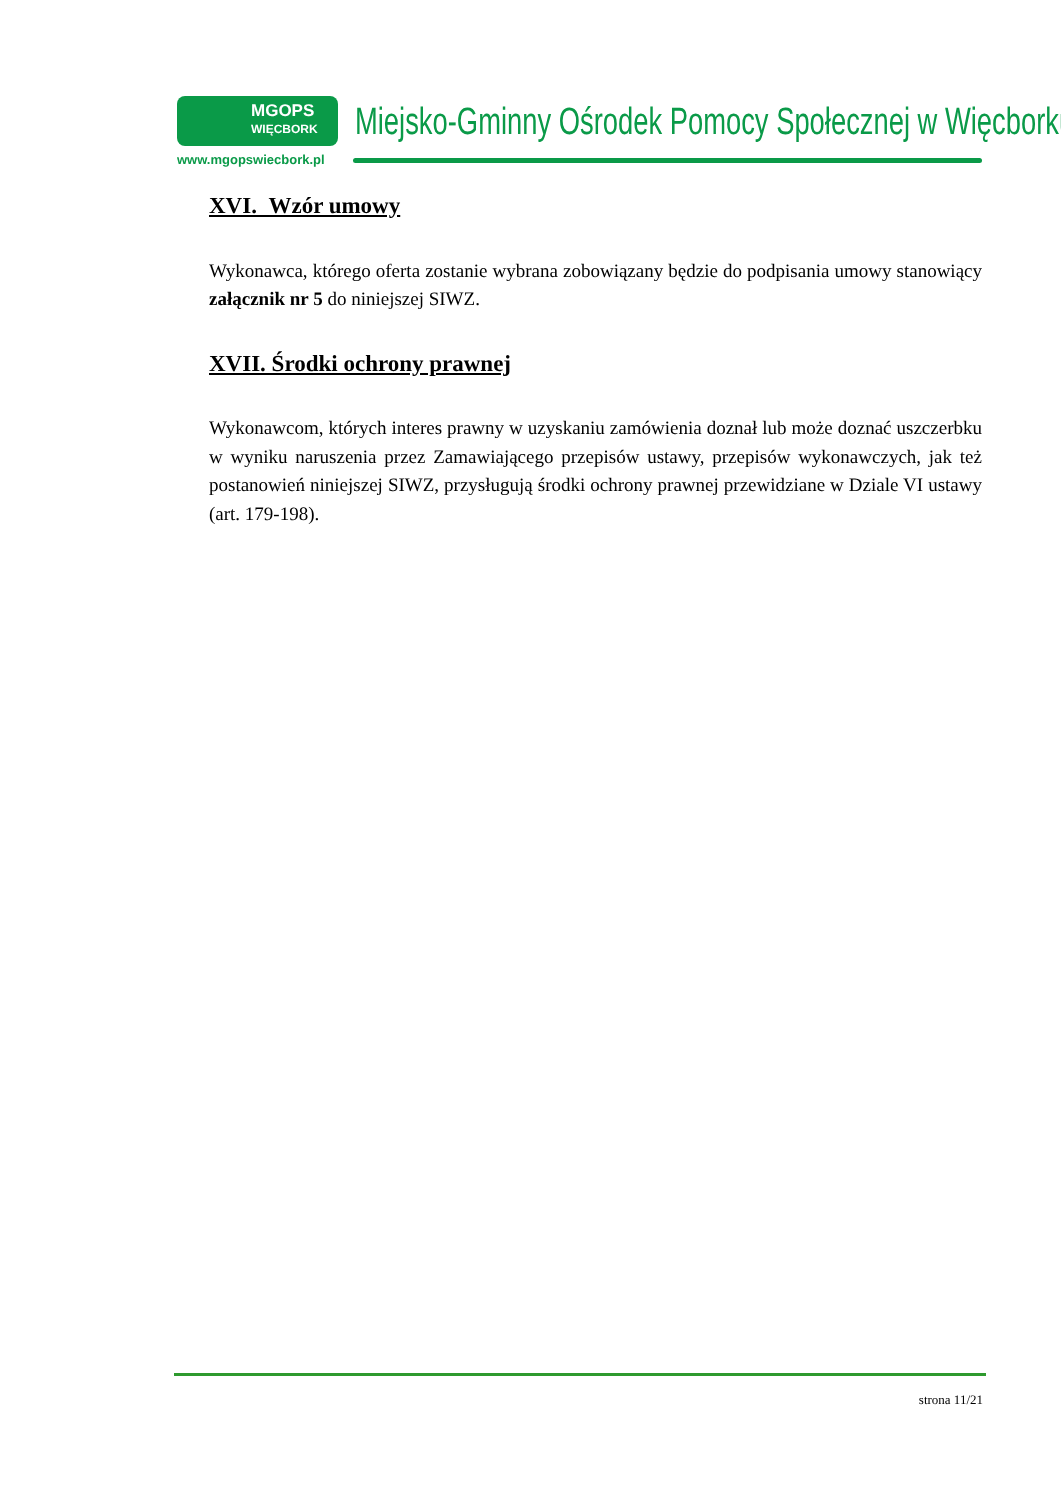MGOPS
WIĘCBORK
www.mgopswiecbork.pl
Miejsko-Gminny Ośrodek Pomocy Społecznej w Więcborku
XVI. Wzór umowy
Wykonawca, którego oferta zostanie wybrana zobowiązany będzie do podpisania umowy stanowiący załącznik nr 5 do niniejszej SIWZ.
XVII. Środki ochrony prawnej
Wykonawcom, których interes prawny w uzyskaniu zamówienia doznał lub może doznać uszczerbku w wyniku naruszenia przez Zamawiającego przepisów ustawy, przepisów wykonawczych, jak też postanowień niniejszej SIWZ, przysługują środki ochrony prawnej przewidziane w Dziale VI ustawy (art. 179-198).
strona 11/21